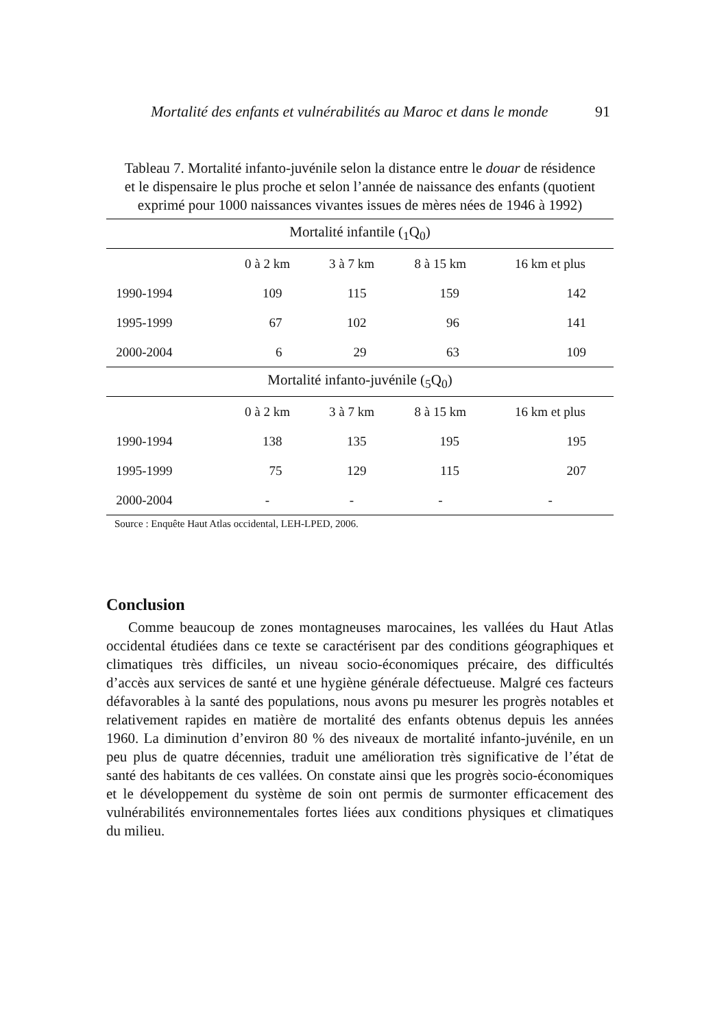Mortalité des enfants et vulnérabilités au Maroc et dans le monde 91
Tableau 7. Mortalité infanto-juvénile selon la distance entre le douar de résidence et le dispensaire le plus proche et selon l’année de naissance des enfants (quotient exprimé pour 1000 naissances vivantes issues de mères nées de 1946 à 1992)
| Mortalité infantile (<sub>1</sub>Q<sub>0</sub>) | | | | |
| --- | --- | --- | --- | --- |
| | 0 à 2 km | 3 à 7 km | 8 à 15 km | 16 km et plus |
| 1990-1994 | 109 | 115 | 159 | 142 |
| 1995-1999 | 67 | 102 | 96 | 141 |
| 2000-2004 | 6 | 29 | 63 | 109 |
| Mortalité infanto-juvénile (<sub>5</sub>Q<sub>0</sub>) | | | | |
| | 0 à 2 km | 3 à 7 km | 8 à 15 km | 16 km et plus |
| 1990-1994 | 138 | 135 | 195 | 195 |
| 1995-1999 | 75 | 129 | 115 | 207 |
| 2000-2004 | - | - | - | - |
Source : Enquête Haut Atlas occidental, LEH-LPED, 2006.
Conclusion
Comme beaucoup de zones montagneuses marocaines, les vallées du Haut Atlas occidental étudiées dans ce texte se caractérisent par des conditions géographiques et climatiques très difficiles, un niveau socio-économiques précaire, des difficultés d’accès aux services de santé et une hygiène générale défectueuse. Malgré ces facteurs défavorables à la santé des populations, nous avons pu mesurer les progrès notables et relativement rapides en matière de mortalité des enfants obtenus depuis les années 1960. La diminution d’environ 80 % des niveaux de mortalité infanto-juvénile, en un peu plus de quatre décennies, traduit une amélioration très significative de l’état de santé des habitants de ces vallées. On constate ainsi que les progrès socio-économiques et le développement du système de soin ont permis de surmonter efficacement des vulnérabilités environnementales fortes liées aux conditions physiques et climatiques du milieu.